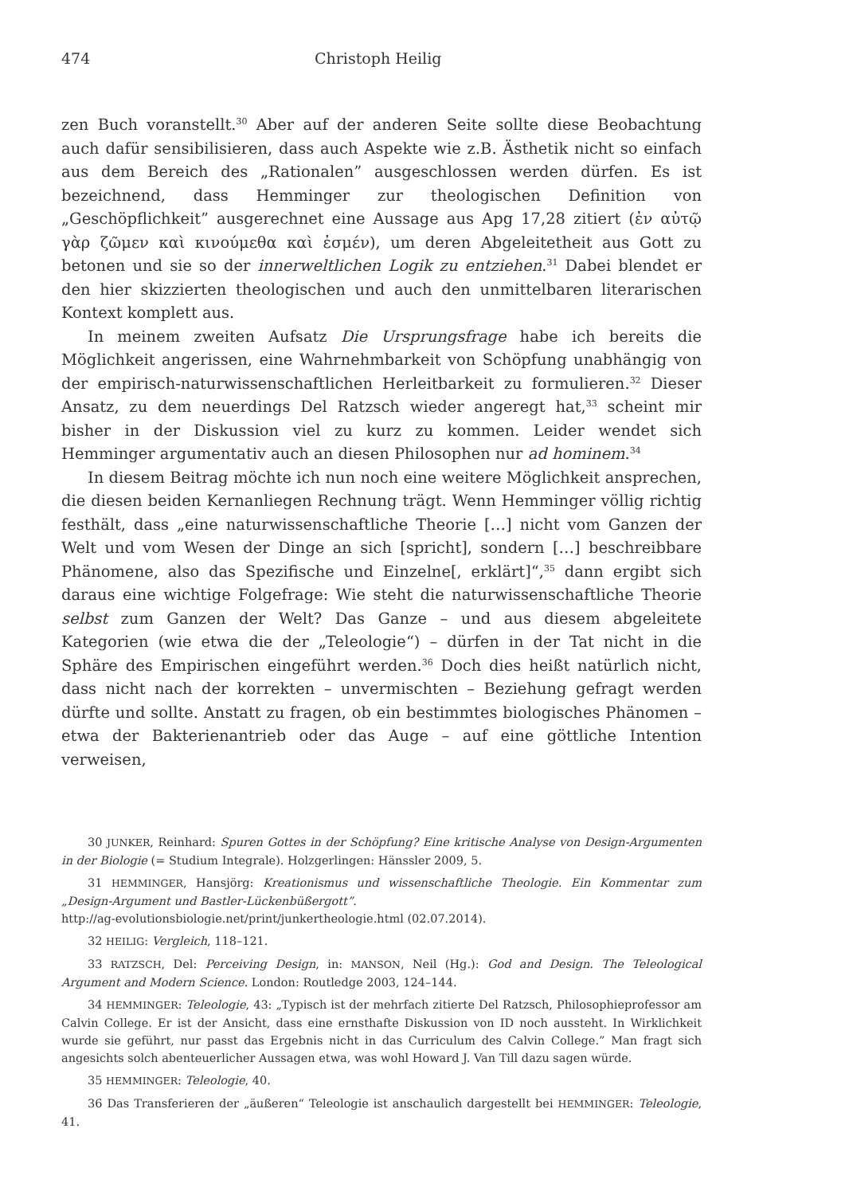474 Christoph Heilig
zen Buch voranstellt.<sup>30</sup> Aber auf der anderen Seite sollte diese Beobachtung auch dafür sensibilisieren, dass auch Aspekte wie z.B. Ästhetik nicht so einfach aus dem Bereich des „Rationalen” ausgeschlossen werden dürfen. Es ist bezeichnend, dass Hemminger zur theologischen Definition von „Geschöpflichkeit” ausgerechnet eine Aussage aus Apg 17,28 zitiert (ἐν αὐτῷ γὰρ ζῶμεν καὶ κινούμεθα καὶ ἐσμέν), um deren Abgeleitetheit aus Gott zu betonen und sie so der innerweltlichen Logik zu entziehen.<sup>31</sup> Dabei blendet er den hier skizzierten theologischen und auch den unmittelbaren literarischen Kontext komplett aus.
In meinem zweiten Aufsatz Die Ursprungsfrage habe ich bereits die Möglichkeit angerissen, eine Wahrnehmbarkeit von Schöpfung unabhängig von der empirisch-naturwissenschaftlichen Herleitbarkeit zu formulieren.<sup>32</sup> Dieser Ansatz, zu dem neuerdings Del Ratzsch wieder angeregt hat,<sup>33</sup> scheint mir bisher in der Diskussion viel zu kurz zu kommen. Leider wendet sich Hemminger argumentativ auch an diesen Philosophen nur ad hominem.<sup>34</sup>
In diesem Beitrag möchte ich nun noch eine weitere Möglichkeit ansprechen, die diesen beiden Kernanliegen Rechnung trägt. Wenn Hemminger völlig richtig festhält, dass „eine naturwissenschaftliche Theorie […] nicht vom Ganzen der Welt und vom Wesen der Dinge an sich [spricht], sondern […] beschreibbare Phänomene, also das Spezifische und Einzelne[, erklärt]“,<sup>35</sup> dann ergibt sich daraus eine wichtige Folgefrage: Wie steht die naturwissenschaftliche Theorie selbst zum Ganzen der Welt? Das Ganze – und aus diesem abgeleitete Kategorien (wie etwa die der „Teleologie“) – dürfen in der Tat nicht in die Sphäre des Empirischen eingeführt werden.<sup>36</sup> Doch dies heißt natürlich nicht, dass nicht nach der korrekten – unvermischten – Beziehung gefragt werden dürfte und sollte. Anstatt zu fragen, ob ein bestimmtes biologisches Phänomen – etwa der Bakterienantrieb oder das Auge – auf eine göttliche Intention verweisen,
30 JUNKER, Reinhard: Spuren Gottes in der Schöpfung? Eine kritische Analyse von Design-Argumenten in der Biologie (= Studium Integrale). Holzgerlingen: Hänssler 2009, 5.
31 HEMMINGER, Hansjörg: Kreationismus und wissenschaftliche Theologie. Ein Kommentar zum „Design-Argument und Bastler-Lückenbüßergott”.
http://ag-evolutionsbiologie.net/print/junkertheologie.html (02.07.2014).
32 HEILIG: Vergleich, 118–121.
33 RATZSCH, Del: Perceiving Design, in: MANSON, Neil (Hg.): God and Design. The Teleological Argument and Modern Science. London: Routledge 2003, 124–144.
34 HEMMINGER: Teleologie, 43: „Typisch ist der mehrfach zitierte Del Ratzsch, Philosophieprofessor am Calvin College. Er ist der Ansicht, dass eine ernsthafte Diskussion von ID noch aussteht. In Wirklichkeit wurde sie geführt, nur passt das Ergebnis nicht in das Curriculum des Calvin College.” Man fragt sich angesichts solch abenteuerlicher Aussagen etwa, was wohl Howard J. Van Till dazu sagen würde.
35 HEMMINGER: Teleologie, 40.
36 Das Transferieren der „äußeren“ Teleologie ist anschaulich dargestellt bei HEMMINGER: Teleologie, 41.